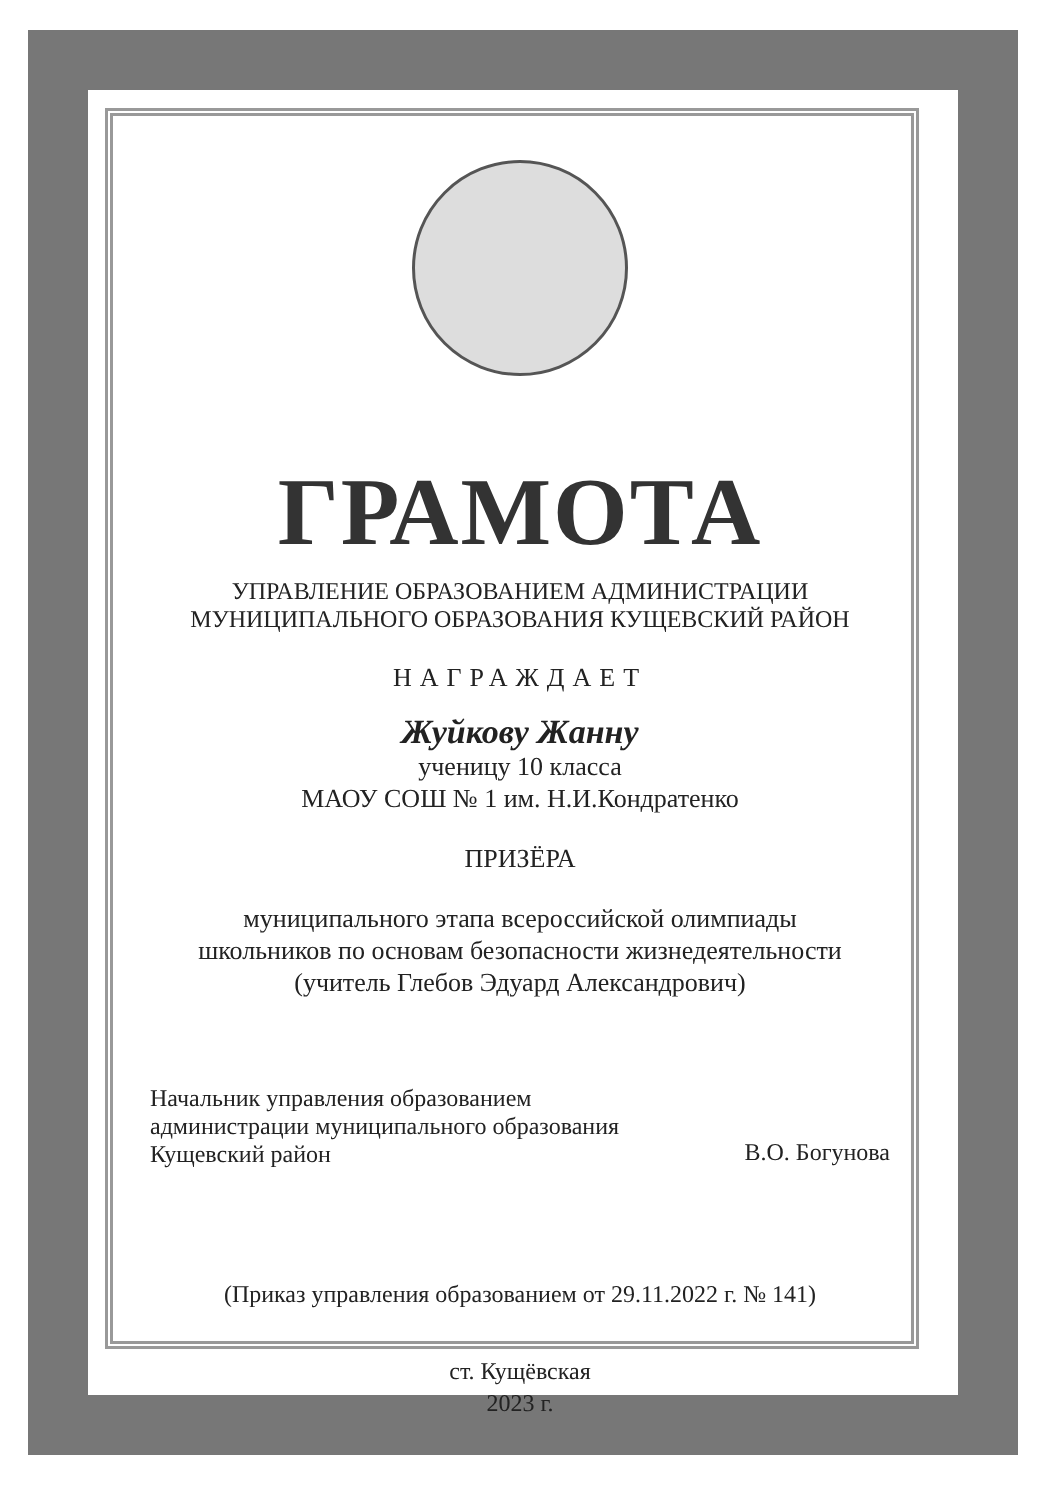ГРАМОТА
УПРАВЛЕНИЕ ОБРАЗОВАНИЕМ АДМИНИСТРАЦИИ
МУНИЦИПАЛЬНОГО ОБРАЗОВАНИЯ КУЩЕВСКИЙ РАЙОН
НАГРАЖДАЕТ
Жуйкову Жанну
ученицу 10 класса
МАОУ СОШ № 1 им. Н.И.Кондратенко
ПРИЗЁРА
муниципального этапа всероссийской олимпиады
школьников по основам безопасности жизнедеятельности
(учитель Глебов Эдуард Александрович)
Начальник управления образованием
администрации муниципального образования
Кущевский район
В.О. Богунова
(Приказ управления образованием от 29.11.2022 г. № 141)
ст. Кущёвская
2023 г.